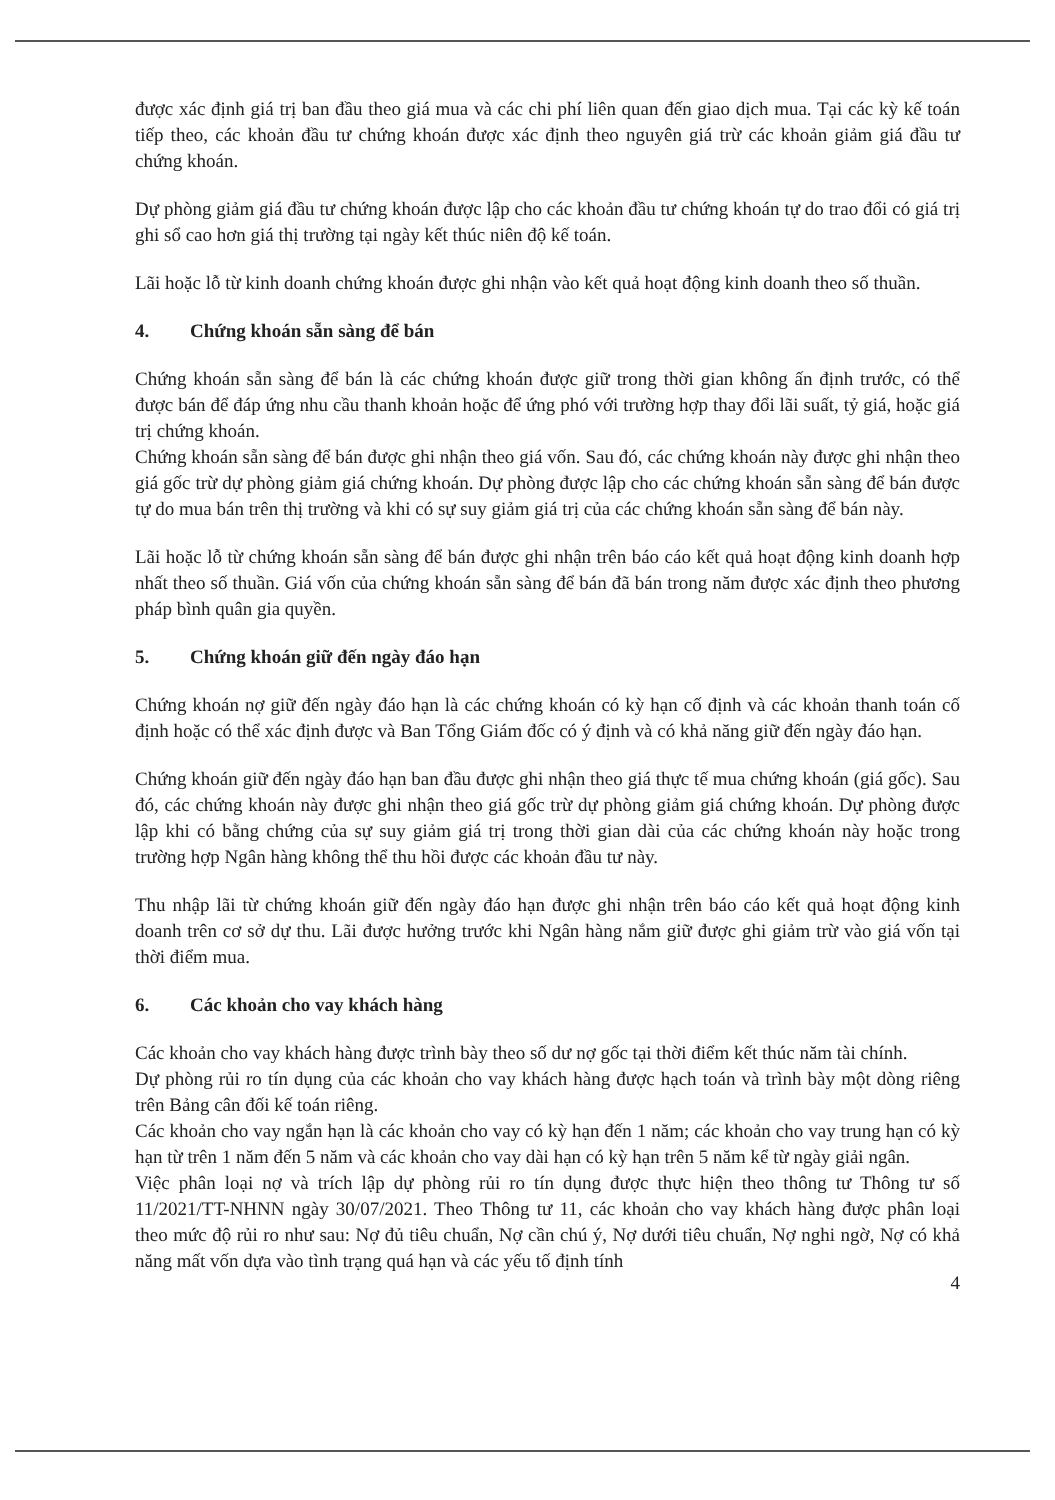được xác định giá trị ban đầu theo giá mua và các chi phí liên quan đến giao dịch mua. Tại các kỳ kế toán tiếp theo, các khoản đầu tư chứng khoán được xác định theo nguyên giá trừ các khoản giảm giá đầu tư chứng khoán.
Dự phòng giảm giá đầu tư chứng khoán được lập cho các khoản đầu tư chứng khoán tự do trao đổi có giá trị ghi sổ cao hơn giá thị trường tại ngày kết thúc niên độ kế toán.
Lãi hoặc lỗ từ kinh doanh chứng khoán được ghi nhận vào kết quả hoạt động kinh doanh theo số thuần.
4. Chứng khoán sẵn sàng để bán
Chứng khoán sẵn sàng để bán là các chứng khoán được giữ trong thời gian không ấn định trước, có thể được bán để đáp ứng nhu cầu thanh khoản hoặc để ứng phó với trường hợp thay đổi lãi suất, tỷ giá, hoặc giá trị chứng khoán.
Chứng khoán sẵn sàng để bán được ghi nhận theo giá vốn. Sau đó, các chứng khoán này được ghi nhận theo giá gốc trừ dự phòng giảm giá chứng khoán. Dự phòng được lập cho các chứng khoán sẵn sàng để bán được tự do mua bán trên thị trường và khi có sự suy giảm giá trị của các chứng khoán sẵn sàng để bán này.
Lãi hoặc lỗ từ chứng khoán sẵn sàng để bán được ghi nhận trên báo cáo kết quả hoạt động kinh doanh hợp nhất theo số thuần. Giá vốn của chứng khoán sẵn sàng để bán đã bán trong năm được xác định theo phương pháp bình quân gia quyền.
5. Chứng khoán giữ đến ngày đáo hạn
Chứng khoán nợ giữ đến ngày đáo hạn là các chứng khoán có kỳ hạn cố định và các khoản thanh toán cố định hoặc có thể xác định được và Ban Tổng Giám đốc có ý định và có khả năng giữ đến ngày đáo hạn.
Chứng khoán giữ đến ngày đáo hạn ban đầu được ghi nhận theo giá thực tế mua chứng khoán (giá gốc). Sau đó, các chứng khoán này được ghi nhận theo giá gốc trừ dự phòng giảm giá chứng khoán. Dự phòng được lập khi có bằng chứng của sự suy giảm giá trị trong thời gian dài của các chứng khoán này hoặc trong trường hợp Ngân hàng không thể thu hồi được các khoản đầu tư này.
Thu nhập lãi từ chứng khoán giữ đến ngày đáo hạn được ghi nhận trên báo cáo kết quả hoạt động kinh doanh trên cơ sở dự thu. Lãi được hưởng trước khi Ngân hàng nắm giữ được ghi giảm trừ vào giá vốn tại thời điểm mua.
6. Các khoản cho vay khách hàng
Các khoản cho vay khách hàng được trình bày theo số dư nợ gốc tại thời điểm kết thúc năm tài chính.
Dự phòng rủi ro tín dụng của các khoản cho vay khách hàng được hạch toán và trình bày một dòng riêng trên Bảng cân đối kế toán riêng.
Các khoản cho vay ngắn hạn là các khoản cho vay có kỳ hạn đến 1 năm; các khoản cho vay trung hạn có kỳ hạn từ trên 1 năm đến 5 năm và các khoản cho vay dài hạn có kỳ hạn trên 5 năm kể từ ngày giải ngân.
Việc phân loại nợ và trích lập dự phòng rủi ro tín dụng được thực hiện theo thông tư Thông tư số 11/2021/TT-NHNN ngày 30/07/2021. Theo Thông tư 11, các khoản cho vay khách hàng được phân loại theo mức độ rủi ro như sau: Nợ đủ tiêu chuẩn, Nợ cần chú ý, Nợ dưới tiêu chuẩn, Nợ nghi ngờ, Nợ có khả năng mất vốn dựa vào tình trạng quá hạn và các yếu tố định tính
4